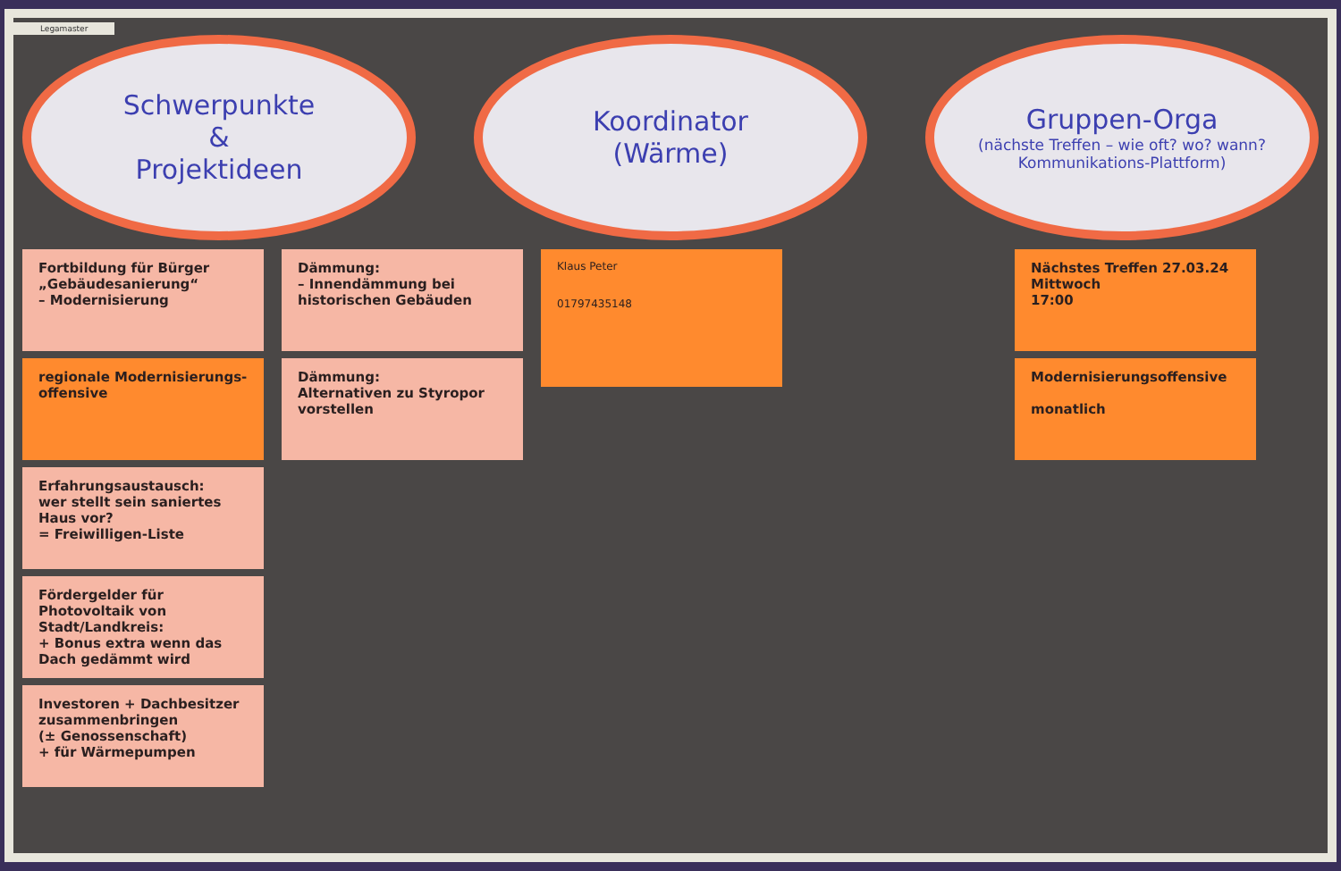Legamaster
Schwerpunkte
&
Projektideen
Koordinator
(Wärme)
Gruppen-Orga
(nächste Treffen – wie oft? wo? wann?
Kommunikations-Plattform)
Fortbildung für Bürger
„Gebäudesanierung“
– Modernisierung
regionale Modernisierungs-offensive
Erfahrungsaustausch:
wer stellt sein saniertes Haus vor?
= Freiwilligen-Liste
Fördergelder für Photovoltaik von Stadt/Landkreis:
+ Bonus extra wenn das Dach gedämmt wird
Investoren + Dachbesitzer zusammenbringen
(± Genossenschaft)
+ für Wärmepumpen
Dämmung:
– Innendämmung bei historischen Gebäuden
Dämmung:
Alternativen zu Styropor vorstellen
Klaus Peter
01797435148
Nächstes Treffen 27.03.24
Mittwoch
17:00
Modernisierungsoffensive
monatlich